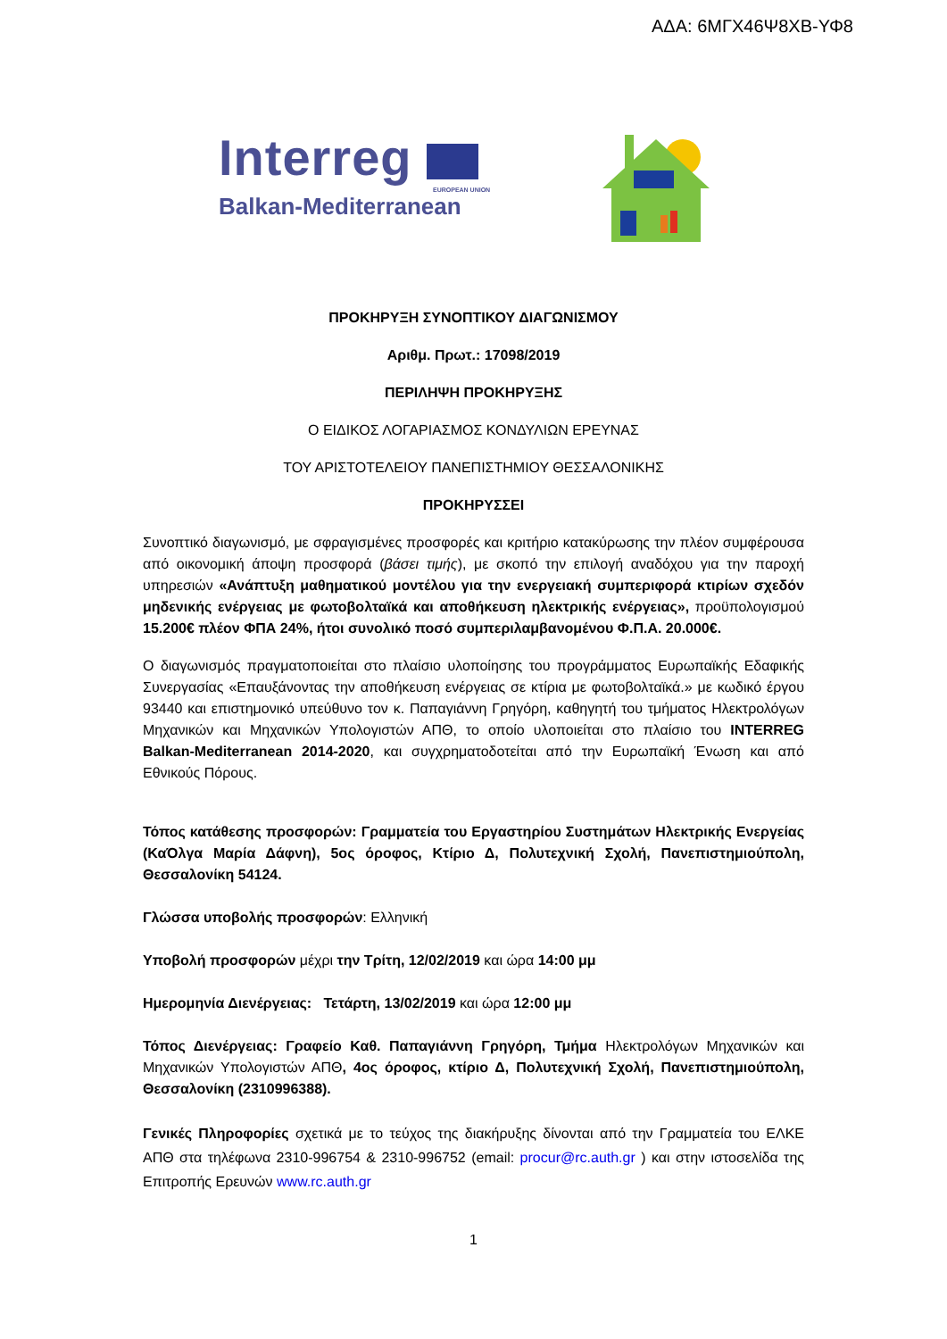ΑΔΑ: 6ΜΓΧ46Ψ8ΧΒ-ΥΦ8
Interreg
EUROPEAN UNION
Balkan-Mediterranean
ΠΡΟΚΗΡΥΞΗ ΣΥΝΟΠΤΙΚΟΥ ΔΙΑΓΩΝΙΣΜΟΥ
Αριθμ. Πρωτ.: 17098/2019
ΠΕΡΙΛΗΨΗ ΠΡΟΚΗΡΥΞΗΣ
Ο ΕΙΔΙΚΟΣ ΛΟΓΑΡΙΑΣΜΟΣ ΚΟΝΔΥΛΙΩΝ ΕΡΕΥΝΑΣ
ΤΟΥ ΑΡΙΣΤΟΤΕΛΕΙΟΥ ΠΑΝΕΠΙΣΤΗΜΙΟΥ ΘΕΣΣΑΛΟΝΙΚΗΣ
ΠΡΟΚΗΡΥΣΣΕΙ
Συνοπτικό διαγωνισμό, με σφραγισμένες προσφορές και κριτήριο κατακύρωσης την πλέον συμφέρουσα από οικονομική άποψη προσφορά (βάσει τιμής), με σκοπό την επιλογή αναδόχου για την παροχή υπηρεσιών «Ανάπτυξη μαθηματικού μοντέλου για την ενεργειακή συμπεριφορά κτιρίων σχεδόν μηδενικής ενέργειας με φωτοβολταϊκά και αποθήκευση ηλεκτρικής ενέργειας», προϋπολογισμού 15.200€ πλέον ΦΠΑ 24%, ήτοι συνολικό ποσό συμπεριλαμβανομένου Φ.Π.Α. 20.000€.
Ο διαγωνισμός πραγματοποιείται στο πλαίσιο υλοποίησης του προγράμματος Ευρωπαϊκής Εδαφικής Συνεργασίας «Επαυξάνοντας την αποθήκευση ενέργειας σε κτίρια με φωτοβολταϊκά.» με κωδικό έργου 93440 και επιστημονικό υπεύθυνο τον κ. Παπαγιάννη Γρηγόρη, καθηγητή του τμήματος Ηλεκτρολόγων Μηχανικών και Μηχανικών Υπολογιστών ΑΠΘ, το οποίο υλοποιείται στο πλαίσιο του INTERREG Balkan-Mediterranean 2014-2020, και συγχρηματοδοτείται από την Ευρωπαϊκή Ένωση και από Εθνικούς Πόρους.
Τόπος κατάθεσης προσφορών: Γραμματεία του Εργαστηρίου Συστημάτων Ηλεκτρικής Ενεργείας (ΚαΌλγα Μαρία Δάφνη), 5ος όροφος, Κτίριο Δ, Πολυτεχνική Σχολή, Πανεπιστημιούπολη, Θεσσαλονίκη 54124.
Γλώσσα υποβολής προσφορών: Ελληνική
Υποβολή προσφορών μέχρι την Τρίτη, 12/02/2019 και ώρα 14:00 μμ
Ημερομηνία Διενέργειας: Τετάρτη, 13/02/2019 και ώρα 12:00 μμ
Τόπος Διενέργειας: Γραφείο Καθ. Παπαγιάννη Γρηγόρη, Τμήμα Ηλεκτρολόγων Μηχανικών και Μηχανικών Υπολογιστών ΑΠΘ, 4ος όροφος, κτίριο Δ, Πολυτεχνική Σχολή, Πανεπιστημιούπολη, Θεσσαλονίκη (2310996388).
Γενικές Πληροφορίες σχετικά με το τεύχος της διακήρυξης δίνονται από την Γραμματεία του ΕΛΚΕ ΑΠΘ στα τηλέφωνα 2310-996754 & 2310-996752 (email: procur@rc.auth.gr ) και στην ιστοσελίδα της Επιτροπής Ερευνών www.rc.auth.gr
1